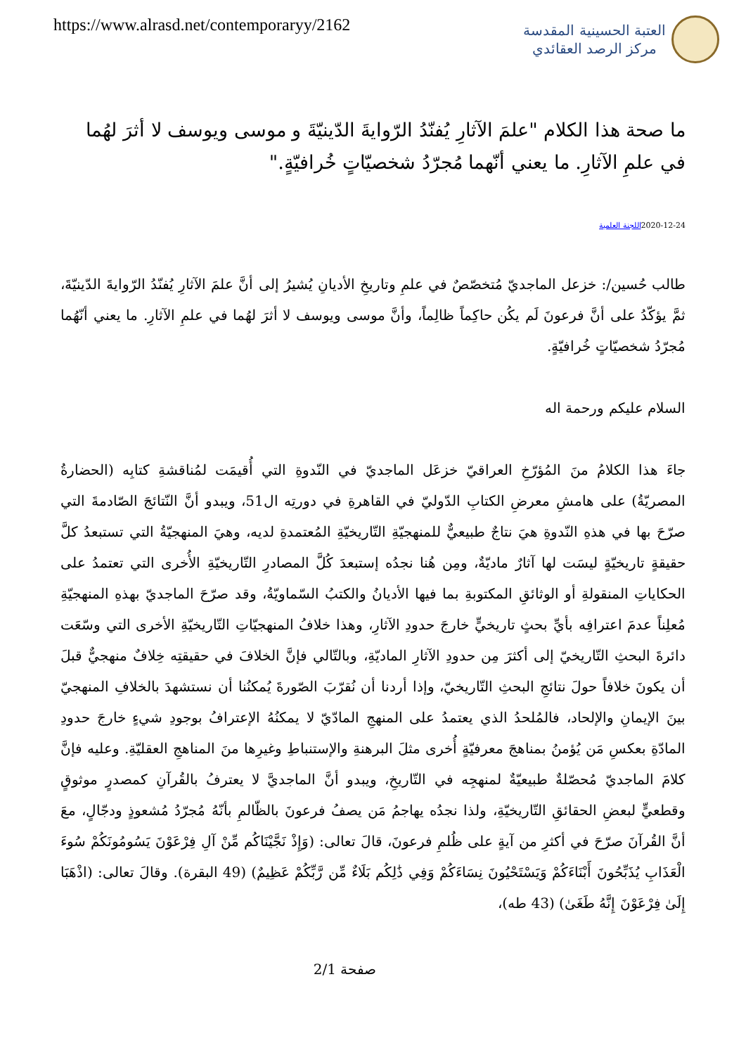https://www.alrasd.net/contemporaryy/2162
العتبة الحسينية المقدسة
مركز الرصد العقائدي
ما صحة هذا الكلام "علمَ الآثارِ يُفنّدُ الرّوايةَ الدّينيّةَ و موسى ويوسف لا أثرَ لهُما في علمِ الآثارِ. ما يعني أنّهما مُجرّدُ شخصيّاتٍ خُرافيّةٍ."
2020-12-24اللجنة العلمية
طالب حُسين/: خزعل الماجديّ مُتخصّصٌ في علمِ وتاريخِ الأديانِ يُشيرُ إلى أنَّ علمَ الآثارِ يُفنّدُ الرّوايةَ الدّينيّةَ، ثمَّ يؤكّدُ على أنَّ فرعونَ لَم يكُن حاكِماً ظالِماً، وأنَّ موسى ويوسف لا أثرَ لهُما في علمِ الآثارِ. ما يعني أنّهُما مُجرّدُ شخصيّاتٍ خُرافيّةٍ.
السلام عليكم ورحمة اله
جاءَ هذا الكلامُ منَ المُؤرّخِ العراقيّ خزعَل الماجديّ في النّدوةِ التي أُقيمَت لمُناقشةِ كتابِه (الحضارةُ المصريّةُ) على هامشِ معرضِ الكتابِ الدّوليّ في القاهرةِ في دورتِه ال51، ويبدو أنَّ النّتائجَ الصّادمةَ التي صرّحَ بها في هذهِ النّدوةِ هيَ نتاجٌ طبيعيٌّ للمنهجيّةِ التّاريخيّةِ المُعتمدةِ لديه، وهيَ المنهجيّةُ التي تستبعدُ كلَّ حقيقةٍ تاريخيّةٍ ليسَت لها آثارٌ ماديّةٌ، ومِن هُنا نجدُه إستبعدَ كُلَّ المصادرِ التّاريخيّةِ الأُخرى التي تعتمدُ على الحكاياتِ المنقولةِ أو الوثائقِ المكتوبةِ بما فيها الأديانُ والكتبُ السّماويّةُ، وقد صرّحَ الماجديّ بهذهِ المنهجيّةِ مُعلِناً عدمَ اعترافِه بأيِّ بحثٍ تاريخيٍّ خارجَ حدودِ الآثارِ، وهذا خلافُ المنهجيّاتِ التّاريخيّةِ الأخرى التي وسّعَت دائرةَ البحثِ التّاريخيّ إلى أكثرَ مِن حدودِ الآثارِ الماديّةِ، وبالتّالي فإنَّ الخلافَ في حقيقتِه خِلافٌ منهجيٌّ قبلَ أن يكونَ خلافاً حولَ نتائجِ البحثِ التّاريخيّ، وإذا أردنا أن نُقرّبَ الصّورةَ يُمكنُنا أن نستشهدَ بالخلافِ المنهجيّ بينَ الإيمانِ والإلحاد، فالمُلحدُ الذي يعتمدُ على المنهجِ المادّيّ لا يمكنُهُ الإعترافُ بوجودِ شيءٍ خارجَ حدودِ المادّةِ بعكسِ مَن يُؤمنُ بمناهجَ معرفيّةٍ أُخرى مثلَ البرهنةِ والإستنباطِ وغيرِها منَ المناهجِ العقليّةِ. وعليه فإنَّ كلامَ الماجديّ مُحصّلةٌ طبيعيّةٌ لمنهجِه في التّاريخِ، ويبدو أنَّ الماجديَّ لا يعترفُ بالقُرآنِ كمصدرٍ موثوقٍ وقطعيٍّ لبعضِ الحقائقِ التّاريخيّةِ، ولذا نجدُه يهاجمُ مَن يصفُ فرعونَ بالظّالمِ بأنّهُ مُجرّدُ مُشعوذٍ ودجّالٍ، معَ أنَّ القُرآنَ صرّحَ في أكثرِ من آيةٍ على ظُلمِ فرعونَ، قالَ تعالى: (وَإِذْ نَجَّيْنَاكُم مِّنْ آلِ فِرْعَوْنَ يَسُومُونَكُمْ سُوءَ الْعَذَابِ يُذَبِّحُونَ أَبْنَاءَكُمْ وَيَسْتَحْيُونَ نِسَاءَكُمْ وَفِي ذَٰلِكُم بَلَاءٌ مِّن رَّبِّكُمْ عَظِيمٌ) (49 البقرة). وقالَ تعالى: (اذْهَبَا إِلَىٰ فِرْعَوْنَ إِنَّهُ طَغَىٰ) (43 طه)،
صفحة 2/1